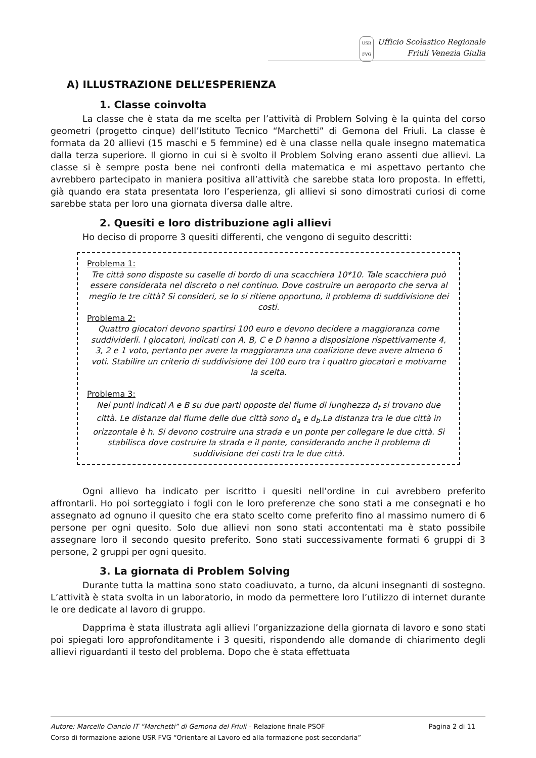USR
FVG Ufficio Scolastico Regionale
Friuli Venezia Giulia
A) ILLUSTRAZIONE DELL’ESPERIENZA
1. Classe coinvolta
La classe che è stata da me scelta per l’attività di Problem Solving è la quinta del corso geometri (progetto cinque) dell’Istituto Tecnico “Marchetti” di Gemona del Friuli. La classe è formata da 20 allievi (15 maschi e 5 femmine) ed è una classe nella quale insegno matematica dalla terza superiore. Il giorno in cui si è svolto il Problem Solving erano assenti due allievi. La classe si è sempre posta bene nei confronti della matematica e mi aspettavo pertanto che avrebbero partecipato in maniera positiva all’attività che sarebbe stata loro proposta. In effetti, già quando era stata presentata loro l’esperienza, gli allievi si sono dimostrati curiosi di come sarebbe stata per loro una giornata diversa dalle altre.
2. Quesiti e loro distribuzione agli allievi
Ho deciso di proporre 3 quesiti differenti, che vengono di seguito descritti:
Problema 1:
Tre città sono disposte su caselle di bordo di una scacchiera 10*10. Tale scacchiera può essere considerata nel discreto o nel continuo. Dove costruire un aeroporto che serva al meglio le tre città? Si consideri, se lo si ritiene opportuno, il problema di suddivisione dei costi.
Problema 2:
Quattro giocatori devono spartirsi 100 euro e devono decidere a maggioranza come suddividerli. I giocatori, indicati con A, B, C e D hanno a disposizione rispettivamente 4, 3, 2 e 1 voto, pertanto per avere la maggioranza una coalizione deve avere almeno 6 voti. Stabilire un criterio di suddivisione dei 100 euro tra i quattro giocatori e motivarne la scelta.
Problema 3:
Nei punti indicati A e B su due parti opposte del fiume di lunghezza d<sub>f</sub> si trovano due città. Le distanze dal fiume delle due città sono d<sub>a</sub> e d<sub>b</sub>.La distanza tra le due città in orizzontale è h. Si devono costruire una strada e un ponte per collegare le due città. Si stabilisca dove costruire la strada e il ponte, considerando anche il problema di suddivisione dei costi tra le due città.
Ogni allievo ha indicato per iscritto i quesiti nell’ordine in cui avrebbero preferito affrontarli. Ho poi sorteggiato i fogli con le loro preferenze che sono stati a me consegnati e ho assegnato ad ognuno il quesito che era stato scelto come preferito fino al massimo numero di 6 persone per ogni quesito. Solo due allievi non sono stati accontentati ma è stato possibile assegnare loro il secondo quesito preferito. Sono stati successivamente formati 6 gruppi di 3 persone, 2 gruppi per ogni quesito.
3. La giornata di Problem Solving
Durante tutta la mattina sono stato coadiuvato, a turno, da alcuni insegnanti di sostegno. L’attività è stata svolta in un laboratorio, in modo da permettere loro l’utilizzo di internet durante le ore dedicate al lavoro di gruppo.
Dapprima è stata illustrata agli allievi l’organizzazione della giornata di lavoro e sono stati poi spiegati loro approfonditamente i 3 quesiti, rispondendo alle domande di chiarimento degli allievi riguardanti il testo del problema. Dopo che è stata effettuata
Autore: Marcello Ciancio IT “Marchetti” di Gemona del Friuli – Relazione finale PSOF Pagina 2 di 11
Corso di formazione-azione USR FVG “Orientare al Lavoro ed alla formazione post-secondaria”